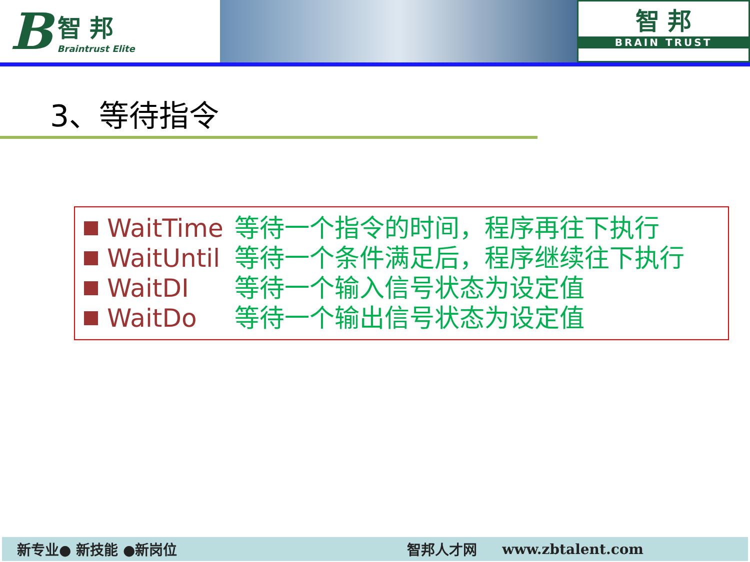B
智 邦
Braintrust Elite
智 邦
BRAIN TRUST
3、等待指令
WaitTime 等待一个指令的时间，程序再往下执行
WaitUntil 等待一个条件满足后，程序继续往下执行
WaitDI 等待一个输入信号状态为设定值
WaitDo 等待一个输出信号状态为设定值
新专业● 新技能 ●新岗位 智邦人才网 www.zbtalent.com